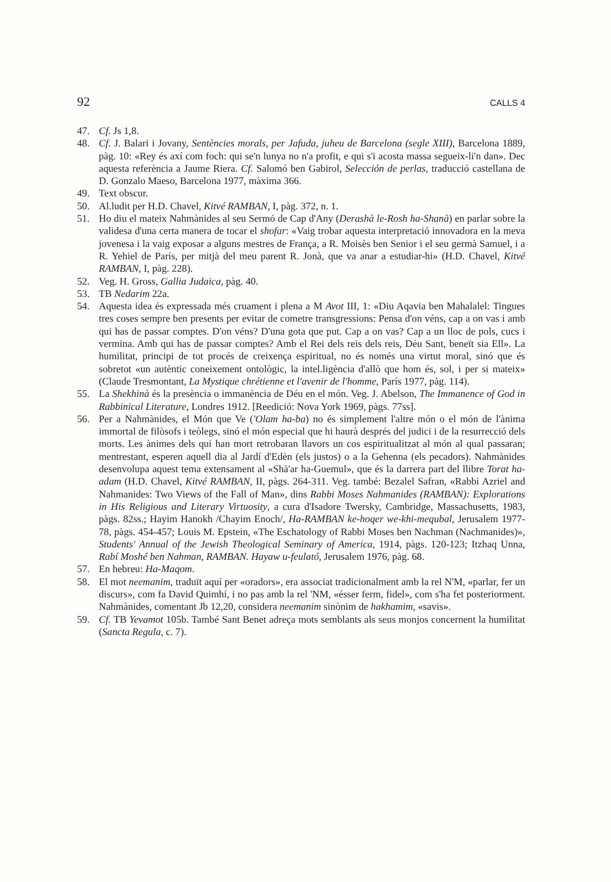92 CALLS 4
47. Cf. Js 1,8.
48. Cf. J. Balari i Jovany, Sentències morals, per Jafuda, juheu de Barcelona (segle XIII), Barcelona 1889, pàg. 10: «Rey és axí com foch: qui se'n lunya no n'a profit, e qui s'i acosta massa segueix-li'n dan». Dec aquesta referència a Jaume Riera. Cf. Salomó ben Gabirol, Selección de perlas, traducció castellana de D. Gonzalo Maeso, Barcelona 1977, màxima 366.
49. Text obscur.
50. Al.ludit per H.D. Chavel, Kitvé RAMBAN, I, pàg. 372, n. 1.
51. Ho diu el mateix Nahmànides al seu Sermó de Cap d'Any (Derashà le-Rosh ha-Shanà) en parlar sobre la validesa d'una certa manera de tocar el shofar: «Vaig trobar aquesta interpretació innovadora en la meva jovenesa i la vaig exposar a alguns mestres de França, a R. Moisès ben Senior i el seu germà Samuel, i a R. Yehiel de París, per mitjà del meu parent R. Jonà, que va anar a estudiar-hi» (H.D. Chavel, Kitvé RAMBAN, I, pàg. 228).
52. Veg. H. Gross, Gallia Judaica, pàg. 40.
53. TB Nedarim 22a.
54. Aquesta idea és expressada més cruament i plena a M Avot III, 1: «Diu Aqavia ben Mahalalel: Tingues tres coses sempre ben presents per evitar de cometre transgressions: Pensa d'on véns, cap a on vas i amb qui has de passar comptes. D'on véns? D'una gota que put. Cap a on vas? Cap a un lloc de pols, cucs i vermina. Amb qui has de passar comptes? Amb el Rei dels reis dels reis, Déu Sant, beneït sia Ell». La humilitat, principi de tot procés de creixença espiritual, no és només una virtut moral, sinó que és sobretot «un autèntic coneixement ontològic, la intel.ligència d'allò que hom és, sol, i per si mateix» (Claude Tresmontant, La Mystique chrétienne et l'avenir de l'homme, París 1977, pàg. 114).
55. La Shekhinà és la presència o immanència de Déu en el món. Veg. J. Abelson, The Immanence of God in Rabbinical Literature, Londres 1912. [Reedició: Nova York 1969, pàgs. 77ss].
56. Per a Nahmànides, el Món que Ve ('Olam ha-ba) no és simplement l'altre món o el món de l'ànima immortal de filòsofs i teòlegs, sinó el món especial que hi haurà després del judici i de la resurrecció dels morts. Les ànimes dels qui han mort retrobaran llavors un cos espiritualitzat al món al qual passaran; mentrestant, esperen aquell dia al Jardí d'Edèn (els justos) o a la Gehenna (els pecadors). Nahmànides desenvolupa aquest tema extensament al «Shà'ar ha-Guemul», que és la darrera part del llibre Torat ha-adam (H.D. Chavel, Kitvé RAMBAN, II, pàgs. 264-311. Veg. també: Bezalel Safran, «Rabbi Azriel and Nahmanides: Two Views of the Fall of Man», dins Rabbi Moses Nahmanides (RAMBAN): Explorations in His Religious and Literary Virtuosity, a cura d'Isadore Twersky, Cambridge, Massachusetts, 1983, pàgs. 82ss.; Hayim Hanokh /Chayim Enoch/, Ha-RAMBAN ke-hoqer we-khi-mequbal, Jerusalem 1977-78, pàgs. 454-457; Louis M. Epstein, «The Eschatology of Rabbi Moses ben Nachman (Nachmanides)», Students' Annual of the Jewish Theological Seminary of America, 1914, pàgs. 120-123; Itzhaq Unna, Rabí Moshé ben Nahman, RAMBAN. Hayaw u-feulató, Jerusalem 1976, pàg. 68.
57. En hebreu: Ha-Maqom.
58. El mot neemanim, traduït aquí per «oradors», era associat tradicionalment amb la rel N'M, «parlar, fer un discurs», com fa David Quimhí, i no pas amb la rel 'NM, «ésser ferm, fidel», com s'ha fet posteriorment. Nahmànides, comentant Jb 12,20, considera neemanim sinònim de hakhamim, «savis».
59. Cf. TB Yevamot 105b. També Sant Benet adreça mots semblants als seus monjos concernent la humilitat (Sancta Regula, c. 7).